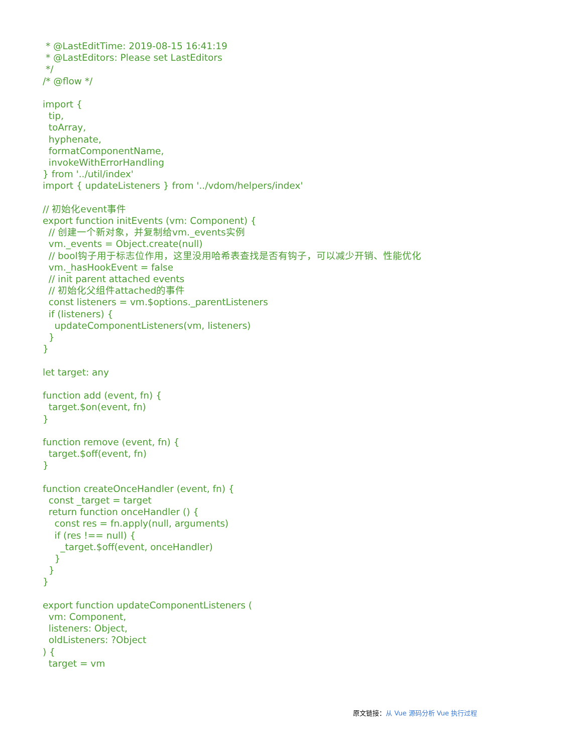* @LastEditTime: 2019-08-15 16:41:19
 * @LastEditors: Please set LastEditors
 */
/* @flow */

import {
  tip,
  toArray,
  hyphenate,
  formatComponentName,
  invokeWithErrorHandling
} from '../util/index'
import { updateListeners } from '../vdom/helpers/index'

// 初始化event事件
export function initEvents (vm: Component) {
  // 创建一个新对象，并复制给vm._events实例
  vm._events = Object.create(null)
  // bool钩子用于标志位作用，这里没用哈希表查找是否有钩子，可以减少开销、性能优化
  vm._hasHookEvent = false
  // init parent attached events
  // 初始化父组件attached的事件
  const listeners = vm.$options._parentListeners
  if (listeners) {
    updateComponentListeners(vm, listeners)
  }
}

let target: any

function add (event, fn) {
  target.$on(event, fn)
}

function remove (event, fn) {
  target.$off(event, fn)
}

function createOnceHandler (event, fn) {
  const _target = target
  return function onceHandler () {
    const res = fn.apply(null, arguments)
    if (res !== null) {
      _target.$off(event, onceHandler)
    }
  }
}

export function updateComponentListeners (
  vm: Component,
  listeners: Object,
  oldListeners: ?Object
) {
  target = vm
原文链接：从 Vue 源码分析 Vue 执行过程